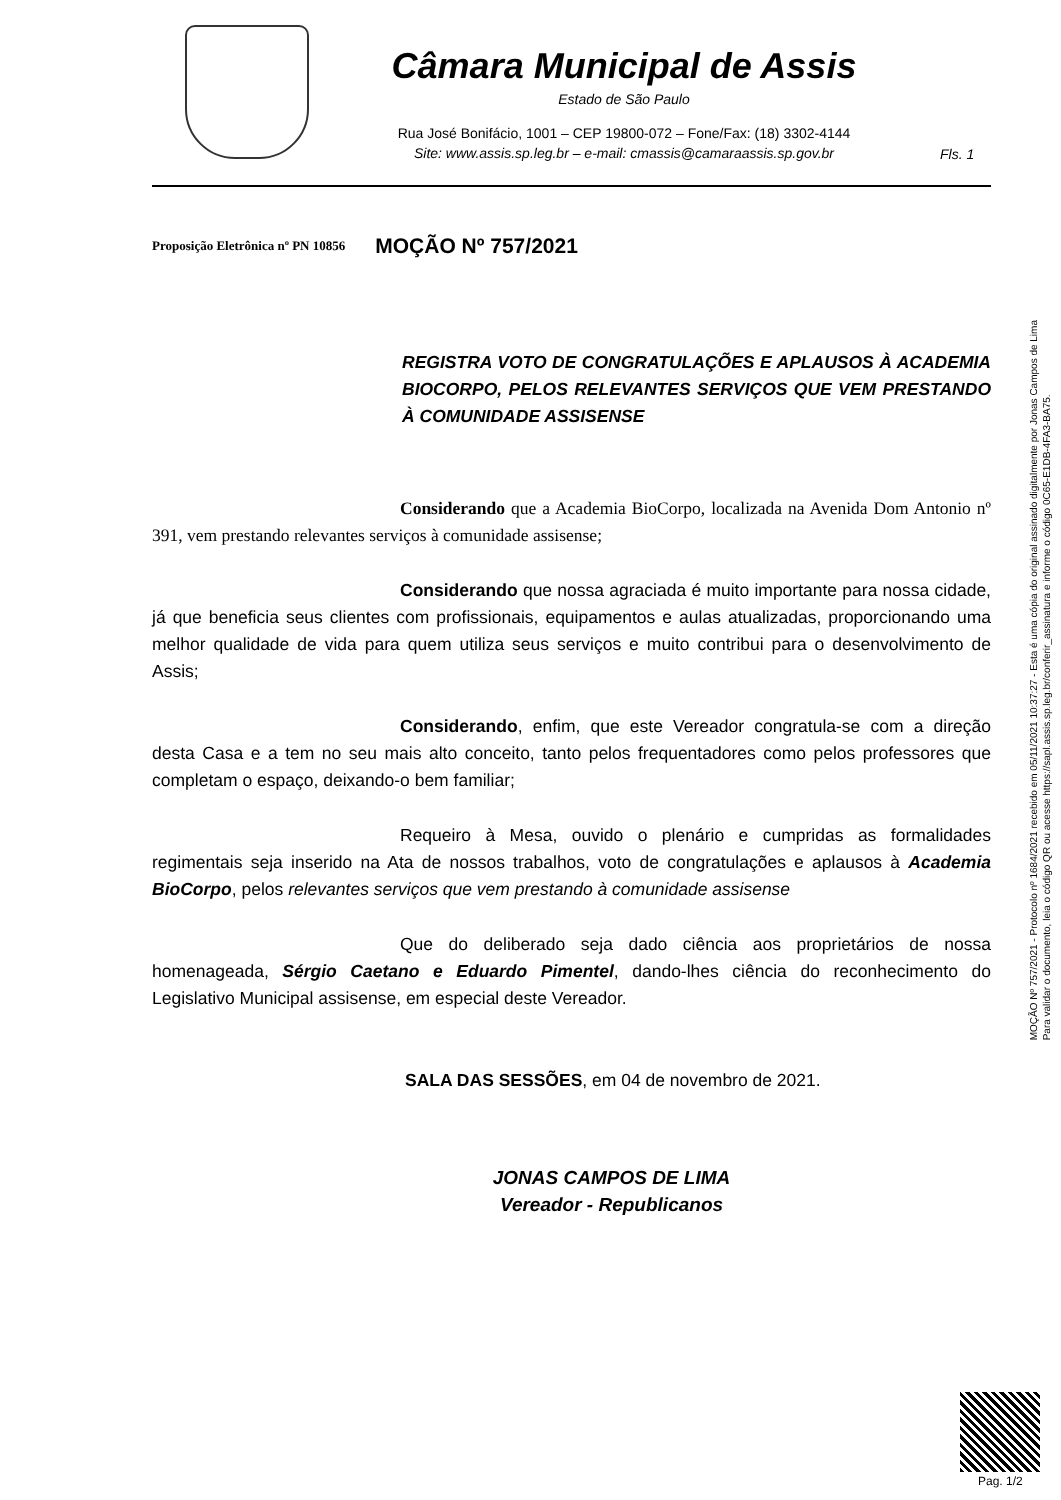Câmara Municipal de Assis
Estado de São Paulo
Rua José Bonifácio, 1001 – CEP 19800-072 – Fone/Fax: (18) 3302-4144
Site: www.assis.sp.leg.br – e-mail: cmassis@camaraassis.sp.gov.br
Fls. 1
Proposição Eletrônica nº PN 10856 MOÇÃO Nº 757/2021
REGISTRA VOTO DE CONGRATULAÇÕES E APLAUSOS À ACADEMIA BIOCORPO, PELOS RELEVANTES SERVIÇOS QUE VEM PRESTANDO À COMUNIDADE ASSISENSE
Considerando que a Academia BioCorpo, localizada na Avenida Dom Antonio nº 391, vem prestando relevantes serviços à comunidade assisense;
Considerando que nossa agraciada é muito importante para nossa cidade, já que beneficia seus clientes com profissionais, equipamentos e aulas atualizadas, proporcionando uma melhor qualidade de vida para quem utiliza seus serviços e muito contribui para o desenvolvimento de Assis;
Considerando, enfim, que este Vereador congratula-se com a direção desta Casa e a tem no seu mais alto conceito, tanto pelos frequentadores como pelos professores que completam o espaço, deixando-o bem familiar;
Requeiro à Mesa, ouvido o plenário e cumpridas as formalidades regimentais seja inserido na Ata de nossos trabalhos, voto de congratulações e aplausos à Academia BioCorpo, pelos relevantes serviços que vem prestando à comunidade assisense
Que do deliberado seja dado ciência aos proprietários de nossa homenageada, Sérgio Caetano e Eduardo Pimentel, dando-lhes ciência do reconhecimento do Legislativo Municipal assisense, em especial deste Vereador.
SALA DAS SESSÕES, em 04 de novembro de 2021.
JONAS CAMPOS DE LIMA
Vereador - Republicanos
MOÇÃO Nº 757/2021 - Protocolo nº 1684/2021 recebido em 05/11/2021 10:37:27 - Esta é uma cópia do original assinado digitalmente por Jonas Campos de Lima
Para validar o documento, leia o código QR ou acesse https://sapl.assis.sp.leg.br/conferir_assinatura e informe o código 0C65-E1DB-4FA3-BA75.
Pag. 1/2